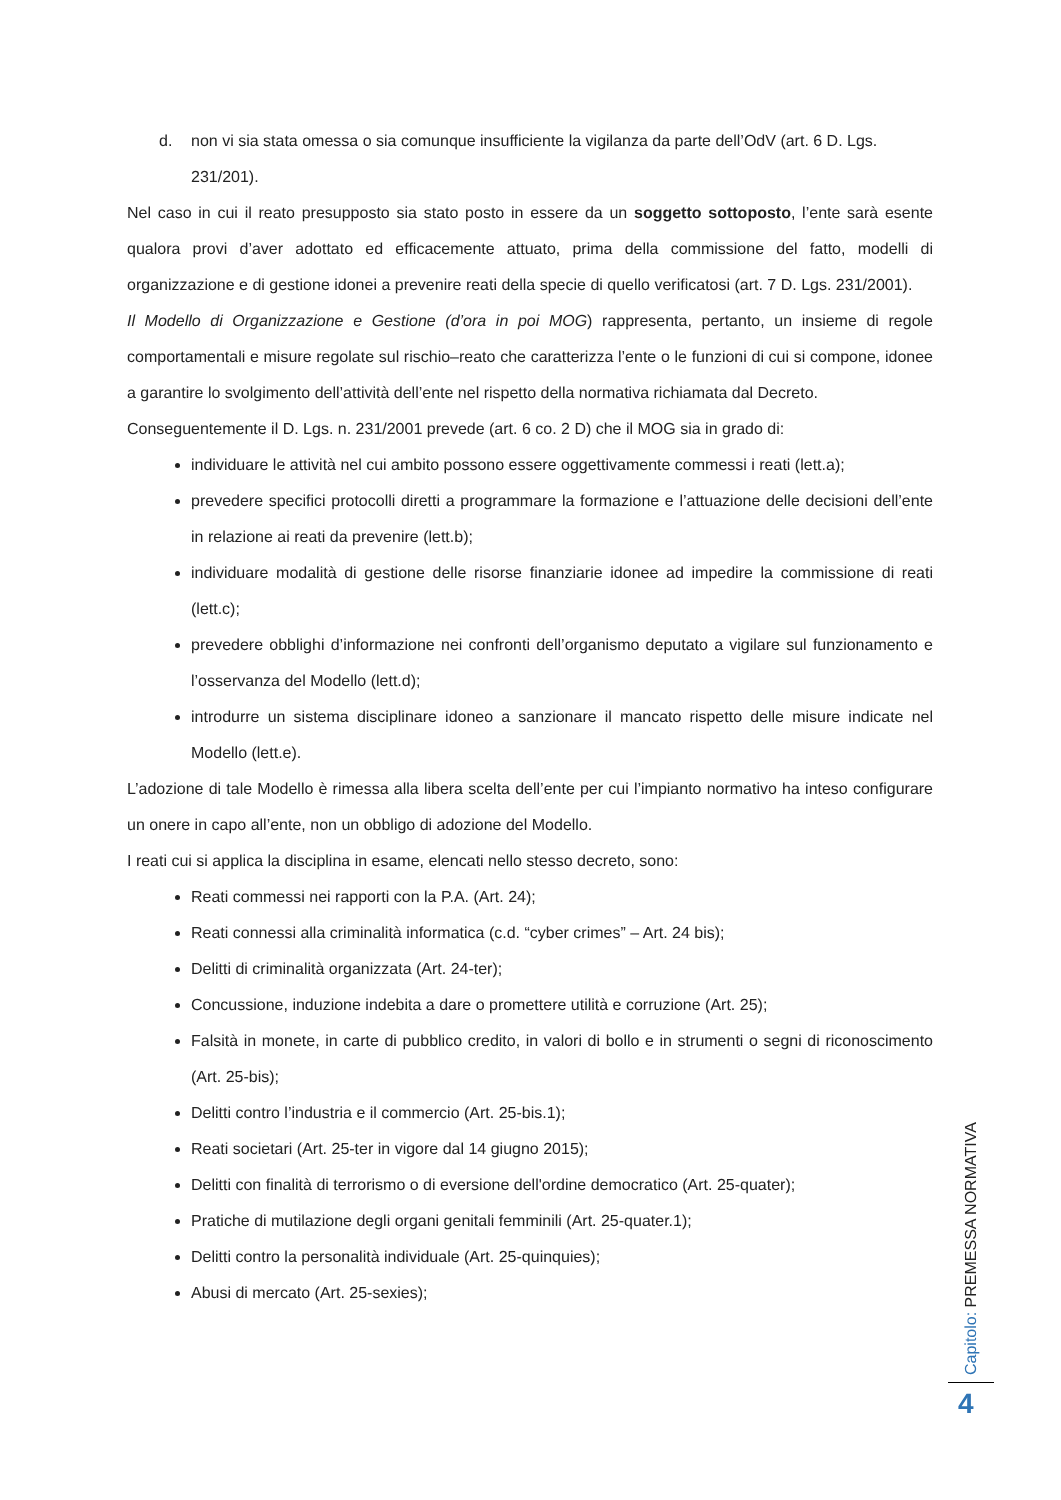d. non vi sia stata omessa o sia comunque insufficiente la vigilanza da parte dell’OdV (art. 6 D. Lgs.
231/201).
Nel caso in cui il reato presupposto sia stato posto in essere da un soggetto sottoposto, l’ente sarà esente qualora provi d’aver adottato ed efficacemente attuato, prima della commissione del fatto, modelli di organizzazione e di gestione idonei a prevenire reati della specie di quello verificatosi (art. 7 D. Lgs. 231/2001).
Il Modello di Organizzazione e Gestione (d’ora in poi MOG) rappresenta, pertanto, un insieme di regole comportamentali e misure regolate sul rischio–reato che caratterizza l’ente o le funzioni di cui si compone, idonee a garantire lo svolgimento dell’attività dell’ente nel rispetto della normativa richiamata dal Decreto.
Conseguentemente il D. Lgs. n. 231/2001 prevede (art. 6 co. 2 D) che il MOG sia in grado di:
individuare le attività nel cui ambito possono essere oggettivamente commessi i reati (lett.a);
prevedere specifici protocolli diretti a programmare la formazione e l’attuazione delle decisioni dell’ente in relazione ai reati da prevenire (lett.b);
individuare modalità di gestione delle risorse finanziarie idonee ad impedire la commissione di reati (lett.c);
prevedere obblighi d’informazione nei confronti dell’organismo deputato a vigilare sul funzionamento e l’osservanza del Modello (lett.d);
introdurre un sistema disciplinare idoneo a sanzionare il mancato rispetto delle misure indicate nel Modello (lett.e).
L’adozione di tale Modello è rimessa alla libera scelta dell’ente per cui l’impianto normativo ha inteso configurare un onere in capo all’ente, non un obbligo di adozione del Modello.
I reati cui si applica la disciplina in esame, elencati nello stesso decreto, sono:
Reati commessi nei rapporti con la P.A. (Art. 24);
Reati connessi alla criminalità informatica (c.d. “cyber crimes” – Art. 24 bis);
Delitti di criminalità organizzata (Art. 24-ter);
Concussione, induzione indebita a dare o promettere utilità e corruzione (Art. 25);
Falsità in monete, in carte di pubblico credito, in valori di bollo e in strumenti o segni di riconoscimento (Art. 25-bis);
Delitti contro l’industria e il commercio (Art. 25-bis.1);
Reati societari (Art. 25-ter in vigore dal 14 giugno 2015);
Delitti con finalità di terrorismo o di eversione dell'ordine democratico (Art. 25-quater);
Pratiche di mutilazione degli organi genitali femminili (Art. 25-quater.1);
Delitti contro la personalità individuale (Art. 25-quinquies);
Abusi di mercato (Art. 25-sexies);
Capitolo: PREMESSA NORMATIVA
4